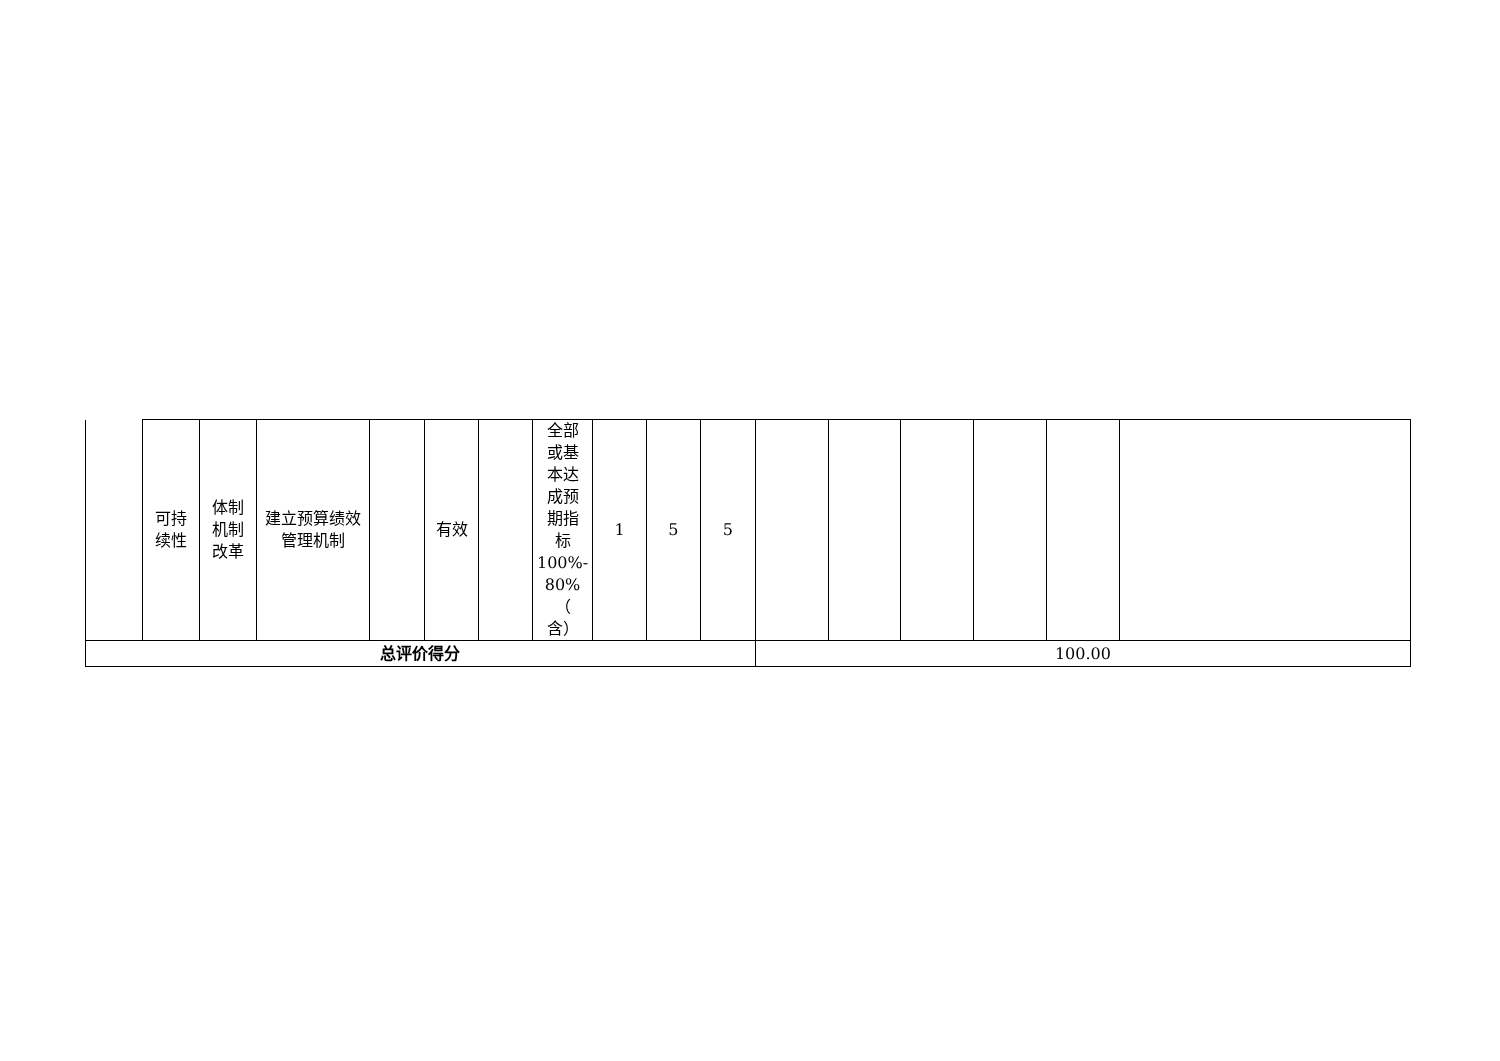| | 可持 续性 | 体制 机制 改革 | 建立预算绩效 管理机制 | | 有效 | | 全部 或基 本达 成预 期指 标 100%- 80%（ 含） | 1 | 5 | 5 | | | | | | |
| 总评价得分 | | | | | | | | | | | 100.00 | | | | | |